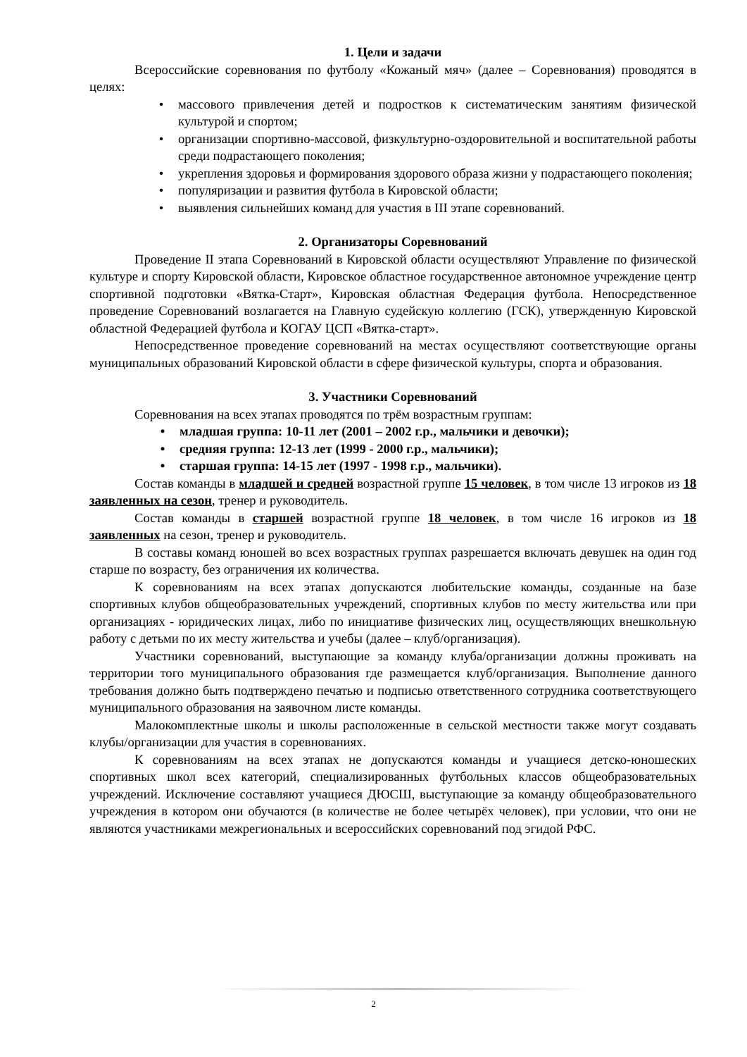1. Цели и задачи
Всероссийские соревнования по футболу «Кожаный мяч» (далее – Соревнования) проводятся в целях:
• массового привлечения детей и подростков к систематическим занятиям физической культурой и спортом;
• организации спортивно-массовой, физкультурно-оздоровительной и воспитательной работы среди подрастающего поколения;
• укрепления здоровья и формирования здорового образа жизни у подрастающего поколения;
• популяризации и развития футбола в Кировской области;
• выявления сильнейших команд для участия в III этапе соревнований.
2. Организаторы Соревнований
Проведение II этапа Соревнований в Кировской области осуществляют Управление по физической культуре и спорту Кировской области, Кировское областное государственное автономное учреждение центр спортивной подготовки «Вятка-Старт», Кировская областная Федерация футбола. Непосредственное проведение Соревнований возлагается на Главную судейскую коллегию (ГСК), утвержденную Кировской областной Федерацией футбола и КОГАУ ЦСП «Вятка-старт».
Непосредственное проведение соревнований на местах осуществляют соответствующие органы муниципальных образований Кировской области в сфере физической культуры, спорта и образования.
3. Участники Соревнований
Соревнования на всех этапах проводятся по трём возрастным группам:
• младшая группа: 10-11 лет (2001 – 2002 г.р., мальчики и девочки);
• средняя группа: 12-13 лет (1999 - 2000 г.р., мальчики);
• старшая группа: 14-15 лет (1997 - 1998 г.р., мальчики).
Состав команды в младшей и средней возрастной группе 15 человек, в том числе 13 игроков из 18 заявленных на сезон, тренер и руководитель.
Состав команды в старшей возрастной группе 18 человек, в том числе 16 игроков из 18 заявленных на сезон, тренер и руководитель.
В составы команд юношей во всех возрастных группах разрешается включать девушек на один год старше по возрасту, без ограничения их количества.
К соревнованиям на всех этапах допускаются любительские команды, созданные на базе спортивных клубов общеобразовательных учреждений, спортивных клубов по месту жительства или при организациях - юридических лицах, либо по инициативе физических лиц, осуществляющих внешкольную работу с детьми по их месту жительства и учебы (далее – клуб/организация).
Участники соревнований, выступающие за команду клуба/организации должны проживать на территории того муниципального образования где размещается клуб/организация. Выполнение данного требования должно быть подтверждено печатью и подписью ответственного сотрудника соответствующего муниципального образования на заявочном листе команды.
Малокомплектные школы и школы расположенные в сельской местности также могут создавать клубы/организации для участия в соревнованиях.
К соревнованиям на всех этапах не допускаются команды и учащиеся детско-юношеских спортивных школ всех категорий, специализированных футбольных классов общеобразовательных учреждений. Исключение составляют учащиеся ДЮСШ, выступающие за команду общеобразовательного учреждения в котором они обучаются (в количестве не более четырёх человек), при условии, что они не являются участниками межрегиональных и всероссийских соревнований под эгидой РФС.
2